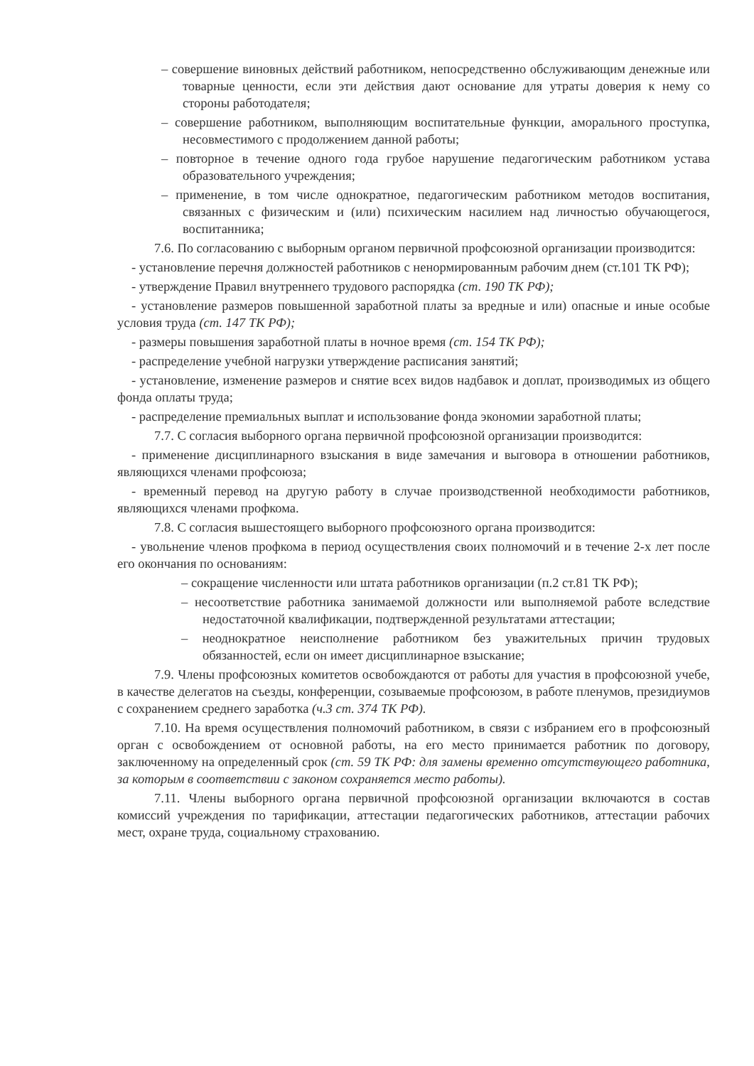– совершение виновных действий работником, непосредственно обслуживающим денежные или товарные ценности, если эти действия дают основание для утраты доверия к нему со стороны работодателя;
– совершение работником, выполняющим воспитательные функции, аморального проступка, несовместимого с продолжением данной работы;
– повторное в течение одного года грубое нарушение педагогическим работником устава образовательного учреждения;
– применение, в том числе однократное, педагогическим работником методов воспитания, связанных с физическим и (или) психическим насилием над личностью обучающегося, воспитанника;
7.6. По согласованию с выборным органом первичной профсоюзной организации производится:
- установление перечня должностей работников с ненормированным рабочим днем (ст.101 ТК РФ);
- утверждение Правил внутреннего трудового распорядка (ст. 190 ТК РФ);
- установление размеров повышенной заработной платы за вредные и или) опасные и иные особые условия труда (ст. 147 ТК РФ);
- размеры повышения заработной платы в ночное время (ст. 154 ТК РФ);
- распределение учебной нагрузки утверждение расписания занятий;
- установление, изменение размеров и снятие всех видов надбавок и доплат, производимых из общего фонда оплаты труда;
- распределение премиальных выплат и использование фонда экономии заработной платы;
7.7. С согласия выборного органа первичной профсоюзной организации производится:
- применение дисциплинарного взыскания в виде замечания и выговора в отношении работников, являющихся членами профсоюза;
- временный перевод на другую работу в случае производственной необходимости работников, являющихся членами профкома.
7.8. С согласия вышестоящего выборного профсоюзного органа производится:
- увольнение членов профкома в период осуществления своих полномочий и в течение 2-х лет после его окончания по основаниям:
– сокращение численности или штата работников организации (п.2 ст.81 ТК РФ);
– несоответствие работника занимаемой должности или выполняемой работе вследствие недостаточной квалификации, подтвержденной результатами аттестации;
– неоднократное неисполнение работником без уважительных причин трудовых обязанностей, если он имеет дисциплинарное взыскание;
7.9. Члены профсоюзных комитетов освобождаются от работы для участия в профсоюзной учебе, в качестве делегатов на съезды, конференции, созываемые профсоюзом, в работе пленумов, президиумов с сохранением среднего заработка (ч.3 ст. 374 ТК РФ).
7.10. На время осуществления полномочий работником, в связи с избранием его в профсоюзный орган с освобождением от основной работы, на его место принимается работник по договору, заключенному на определенный срок (ст. 59 ТК РФ: для замены временно отсутствующего работника, за которым в соответствии с законом сохраняется место работы).
7.11. Члены выборного органа первичной профсоюзной организации включаются в состав комиссий учреждения по тарификации, аттестации педагогических работников, аттестации рабочих мест, охране труда, социальному страхованию.